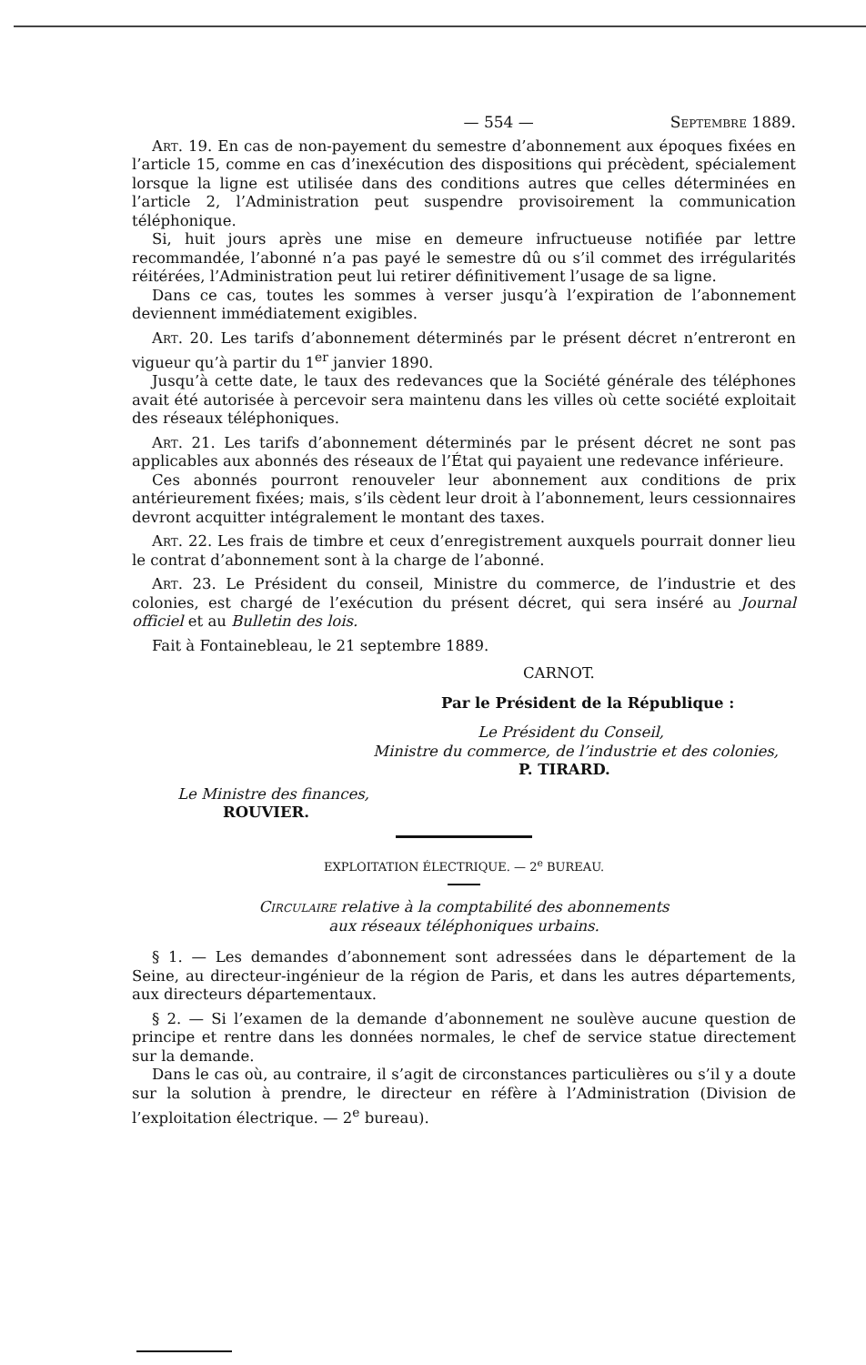— 554 — Septembre 1889.
Art. 19. En cas de non-payement du semestre d’abonnement aux époques fixées en l’article 15, comme en cas d’inexécution des dispositions qui précèdent, spécialement lorsque la ligne est utilisée dans des conditions autres que celles déterminées en l’article 2, l’Administration peut suspendre provisoirement la communication téléphonique.
Si, huit jours après une mise en demeure infructueuse notifiée par lettre recommandée, l’abonné n’a pas payé le semestre dû ou s’il commet des irrégularités réitérées, l’Administration peut lui retirer définitivement l’usage de sa ligne.
Dans ce cas, toutes les sommes à verser jusqu’à l’expiration de l’abonnement deviennent immédiatement exigibles.
Art. 20. Les tarifs d’abonnement déterminés par le présent décret n’entreront en vigueur qu’à partir du 1<sup>er</sup> janvier 1890.
Jusqu’à cette date, le taux des redevances que la Société générale des téléphones avait été autorisée à percevoir sera maintenu dans les villes où cette société exploitait des réseaux téléphoniques.
Art. 21. Les tarifs d’abonnement déterminés par le présent décret ne sont pas applicables aux abonnés des réseaux de l’État qui payaient une redevance inférieure.
Ces abonnés pourront renouveler leur abonnement aux conditions de prix antérieurement fixées; mais, s’ils cèdent leur droit à l’abonnement, leurs cessionnaires devront acquitter intégralement le montant des taxes.
Art. 22. Les frais de timbre et ceux d’enregistrement auxquels pourrait donner lieu le contrat d’abonnement sont à la charge de l’abonné.
Art. 23. Le Président du conseil, Ministre du commerce, de l’industrie et des colonies, est chargé de l’exécution du présent décret, qui sera inséré au Journal officiel et au Bulletin des lois.
Fait à Fontainebleau, le 21 septembre 1889.
CARNOT.
Par le Président de la République :
Le Président du Conseil,
Ministre du commerce, de l’industrie et des colonies,
P. TIRARD.
Le Ministre des finances,
ROUVIER.
EXPLOITATION ÉLECTRIQUE. — 2<sup>e</sup> BUREAU.
Circulaire relative à la comptabilité des abonnements
aux réseaux téléphoniques urbains.
§ 1. — Les demandes d’abonnement sont adressées dans le département de la Seine, au directeur-ingénieur de la région de Paris, et dans les autres départements, aux directeurs départementaux.
§ 2. — Si l’examen de la demande d’abonnement ne soulève aucune question de principe et rentre dans les données normales, le chef de service statue directement sur la demande.
Dans le cas où, au contraire, il s’agit de circonstances particulières ou s’il y a doute sur la solution à prendre, le directeur en réfère à l’Administration (Division de l’exploitation électrique. — 2<sup>e</sup> bureau).